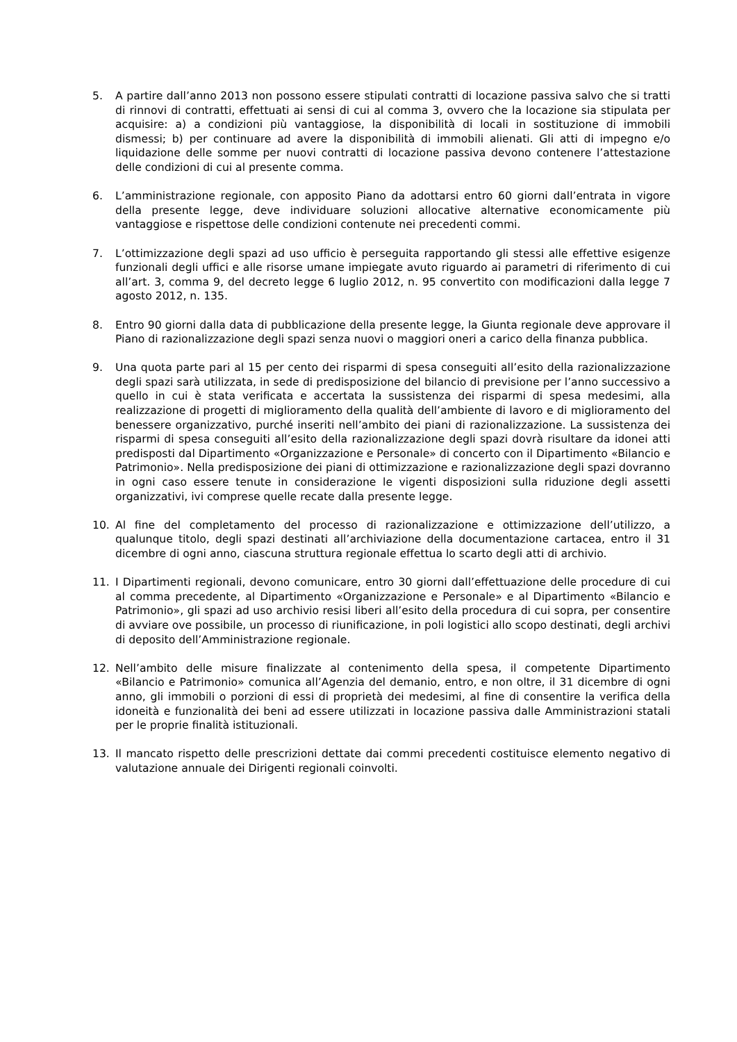5. A partire dall’anno 2013 non possono essere stipulati contratti di locazione passiva salvo che si tratti di rinnovi di contratti, effettuati ai sensi di cui al comma 3, ovvero che la locazione sia stipulata per acquisire: a) a condizioni più vantaggiose, la disponibilità di locali in sostituzione di immobili dismessi; b) per continuare ad avere la disponibilità di immobili alienati. Gli atti di impegno e/o liquidazione delle somme per nuovi contratti di locazione passiva devono contenere l’attestazione delle condizioni di cui al presente comma.
6. L’amministrazione regionale, con apposito Piano da adottarsi entro 60 giorni dall’entrata in vigore della presente legge, deve individuare soluzioni allocative alternative economicamente più vantaggiose e rispettose delle condizioni contenute nei precedenti commi.
7. L’ottimizzazione degli spazi ad uso ufficio è perseguita rapportando gli stessi alle effettive esigenze funzionali degli uffici e alle risorse umane impiegate avuto riguardo ai parametri di riferimento di cui all’art. 3, comma 9, del decreto legge 6 luglio 2012, n. 95 convertito con modificazioni dalla legge 7 agosto 2012, n. 135.
8. Entro 90 giorni dalla data di pubblicazione della presente legge, la Giunta regionale deve approvare il Piano di razionalizzazione degli spazi senza nuovi o maggiori oneri a carico della finanza pubblica.
9. Una quota parte pari al 15 per cento dei risparmi di spesa conseguiti all’esito della razionalizzazione degli spazi sarà utilizzata, in sede di predisposizione del bilancio di previsione per l’anno successivo a quello in cui è stata verificata e accertata la sussistenza dei risparmi di spesa medesimi, alla realizzazione di progetti di miglioramento della qualità dell’ambiente di lavoro e di miglioramento del benessere organizzativo, purché inseriti nell’ambito dei piani di razionalizzazione. La sussistenza dei risparmi di spesa conseguiti all’esito della razionalizzazione degli spazi dovrà risultare da idonei atti predisposti dal Dipartimento «Organizzazione e Personale» di concerto con il Dipartimento «Bilancio e Patrimonio». Nella predisposizione dei piani di ottimizzazione e razionalizzazione degli spazi dovranno in ogni caso essere tenute in considerazione le vigenti disposizioni sulla riduzione degli assetti organizzativi, ivi comprese quelle recate dalla presente legge.
10. Al fine del completamento del processo di razionalizzazione e ottimizzazione dell’utilizzo, a qualunque titolo, degli spazi destinati all’archiviazione della documentazione cartacea, entro il 31 dicembre di ogni anno, ciascuna struttura regionale effettua lo scarto degli atti di archivio.
11. I Dipartimenti regionali, devono comunicare, entro 30 giorni dall’effettuazione delle procedure di cui al comma precedente, al Dipartimento «Organizzazione e Personale» e al Dipartimento «Bilancio e Patrimonio», gli spazi ad uso archivio resisi liberi all’esito della procedura di cui sopra, per consentire di avviare ove possibile, un processo di riunificazione, in poli logistici allo scopo destinati, degli archivi di deposito dell’Amministrazione regionale.
12. Nell’ambito delle misure finalizzate al contenimento della spesa, il competente Dipartimento «Bilancio e Patrimonio» comunica all’Agenzia del demanio, entro, e non oltre, il 31 dicembre di ogni anno, gli immobili o porzioni di essi di proprietà dei medesimi, al fine di consentire la verifica della idoneità e funzionalità dei beni ad essere utilizzati in locazione passiva dalle Amministrazioni statali per le proprie finalità istituzionali.
13. Il mancato rispetto delle prescrizioni dettate dai commi precedenti costituisce elemento negativo di valutazione annuale dei Dirigenti regionali coinvolti.